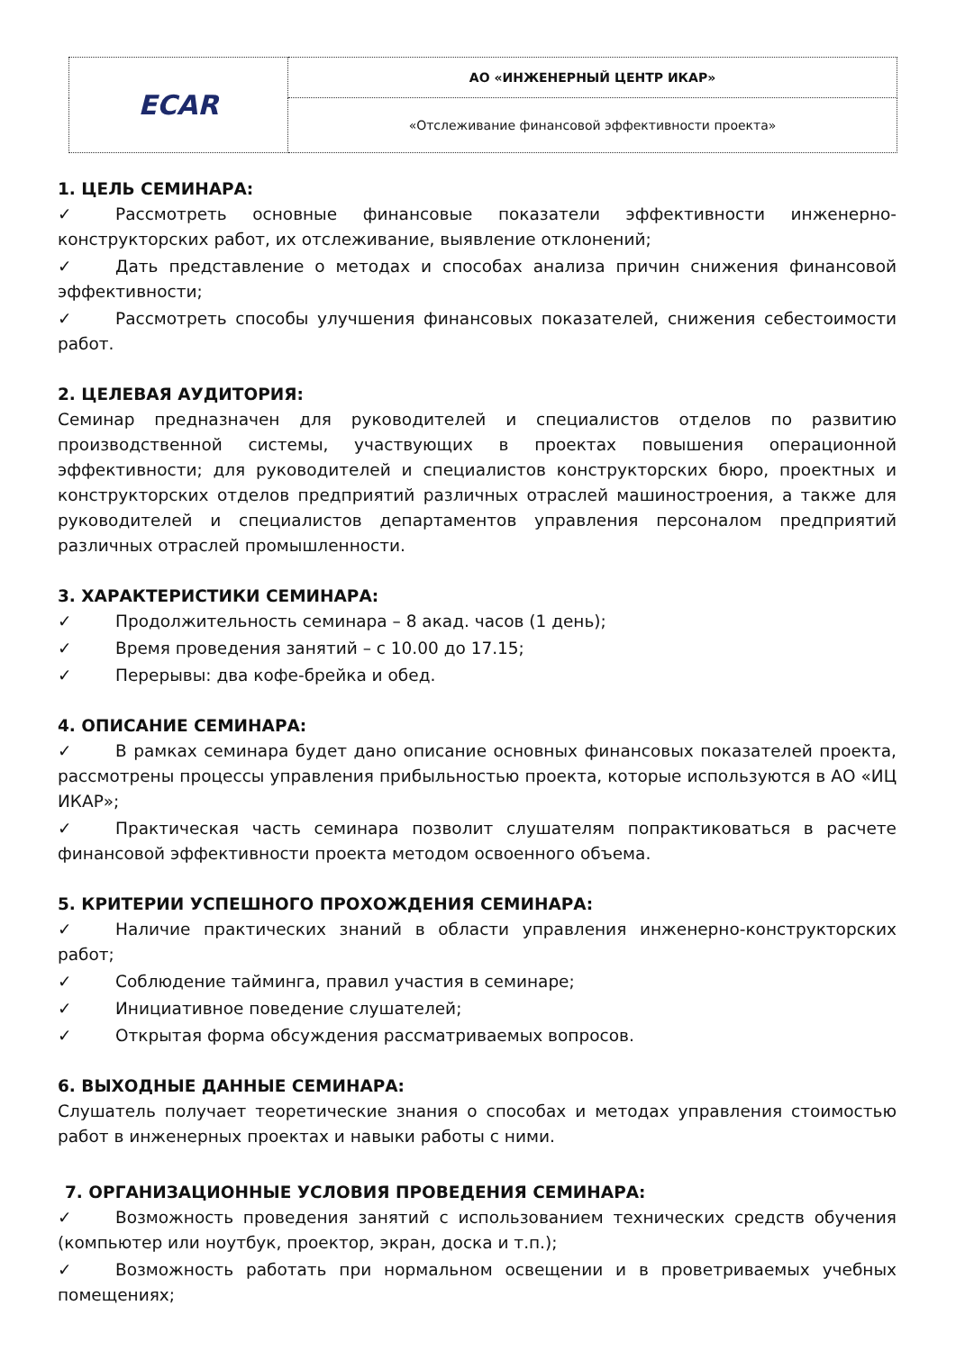| ECAR | АО «ИНЖЕНЕРНЫЙ ЦЕНТР ИКАР» |
| | «Отслеживание финансовой эффективности проекта» |
1. ЦЕЛЬ СЕМИНАРА:
✓ Рассмотреть основные финансовые показатели эффективности инженерно-конструкторских работ, их отслеживание, выявление отклонений;
✓ Дать представление о методах и способах анализа причин снижения финансовой эффективности;
✓ Рассмотреть способы улучшения финансовых показателей, снижения себестоимости работ.
2. ЦЕЛЕВАЯ АУДИТОРИЯ:
Семинар предназначен для руководителей и специалистов отделов по развитию производственной системы, участвующих в проектах повышения операционной эффективности; для руководителей и специалистов конструкторских бюро, проектных и конструкторских отделов предприятий различных отраслей машиностроения, а также для руководителей и специалистов департаментов управления персоналом предприятий различных отраслей промышленности.
3. ХАРАКТЕРИСТИКИ СЕМИНАРА:
✓ Продолжительность семинара – 8 акад. часов (1 день);
✓ Время проведения занятий – с 10.00 до 17.15;
✓ Перерывы: два кофе-брейка и обед.
4. ОПИСАНИЕ СЕМИНАРА:
✓ В рамках семинара будет дано описание основных финансовых показателей проекта, рассмотрены процессы управления прибыльностью проекта, которые используются в АО «ИЦ ИКАР»;
✓ Практическая часть семинара позволит слушателям попрактиковаться в расчете финансовой эффективности проекта методом освоенного объема.
5. КРИТЕРИИ УСПЕШНОГО ПРОХОЖДЕНИЯ СЕМИНАРА:
✓ Наличие практических знаний в области управления инженерно-конструкторских работ;
✓ Соблюдение тайминга, правил участия в семинаре;
✓ Инициативное поведение слушателей;
✓ Открытая форма обсуждения рассматриваемых вопросов.
6. ВЫХОДНЫЕ ДАННЫЕ СЕМИНАРА:
Слушатель получает теоретические знания о способах и методах управления стоимостью работ в инженерных проектах и навыки работы с ними.
7. ОРГАНИЗАЦИОННЫЕ УСЛОВИЯ ПРОВЕДЕНИЯ СЕМИНАРА:
✓ Возможность проведения занятий с использованием технических средств обучения (компьютер или ноутбук, проектор, экран, доска и т.п.);
✓ Возможность работать при нормальном освещении и в проветриваемых учебных помещениях;